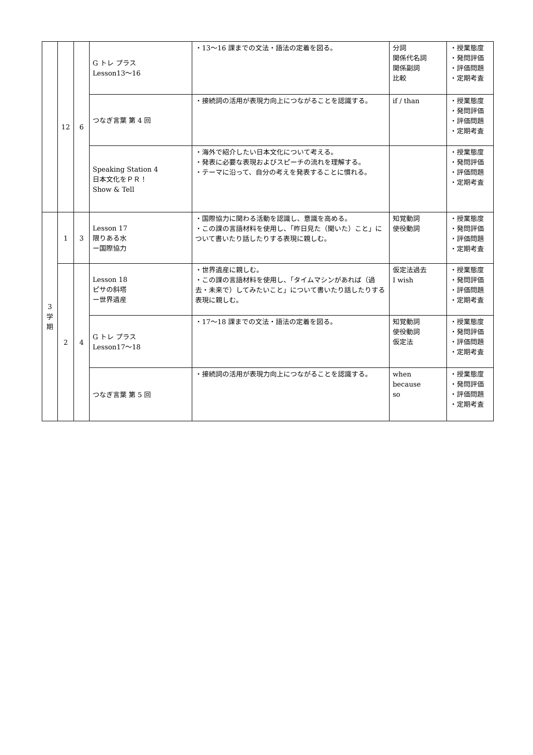| | 12 | 6 | G トレ プラス Lesson13〜16 | ・13〜16 課までの文法・語法の定着を図る。 | 分詞 関係代名詞 関係副詞 比較 | ・授業態度 ・発問評価 ・評価問題 ・定期考査 |
| | | | つなぎ言葉 第 4 回 | ・接続詞の活用が表現力向上につながることを認識する。 | if / than | ・授業態度 ・発問評価 ・評価問題 ・定期考査 |
| | | | Speaking Station 4 日本文化をＰＲ！ Show & Tell | ・海外で紹介したい日本文化について考える。 ・発表に必要な表現およびスピーチの流れを理解する。 ・テーマに沿って、自分の考えを発表することに慣れる。 | | ・授業態度 ・発問評価 ・評価問題 ・定期考査 |
| 3 学 期 | 1 | 3 | Lesson 17 限りある水 ー国際協力 | ・国際協力に関わる活動を認識し、意識を高める。 ・この課の言語材料を使用し、「昨日見た（聞いた）こと」について書いたり話したりする表現に親しむ。 | 知覚動詞 使役動詞 | ・授業態度 ・発問評価 ・評価問題 ・定期考査 |
| | 2 | 4 | Lesson 18 ピサの斜塔 ー世界遺産 | ・世界遺産に親しむ。 ・この課の言語材料を使用し、「タイムマシンがあれば（過去・未来で）してみたいこと」について書いたり話したりする表現に親しむ。 | 仮定法過去 I wish | ・授業態度 ・発問評価 ・評価問題 ・定期考査 |
| | | | G トレ プラス Lesson17〜18 | ・17〜18 課までの文法・語法の定着を図る。 | 知覚動詞 使役動詞 仮定法 | ・授業態度 ・発問評価 ・評価問題 ・定期考査 |
| | | | つなぎ言葉 第 5 回 | ・接続詞の活用が表現力向上につながることを認識する。 | when because so | ・授業態度 ・発問評価 ・評価問題 ・定期考査 |